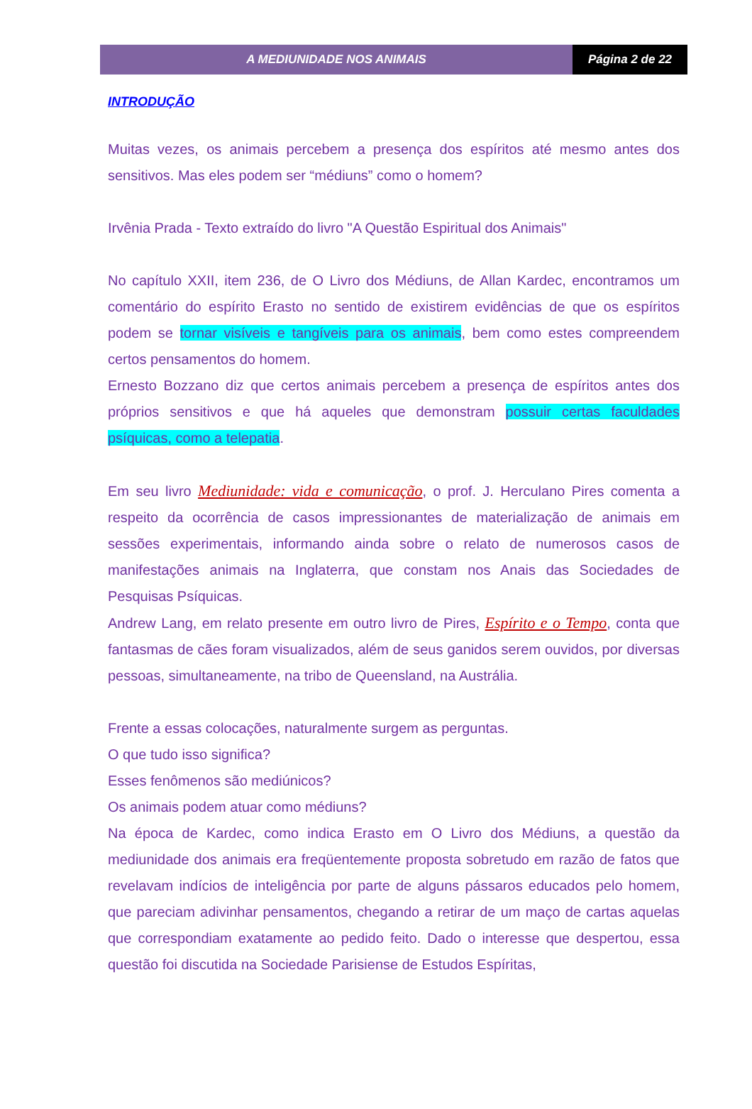A MEDIUNIDADE NOS ANIMAIS Página 2 de 22
INTRODUÇÃO
Muitas vezes, os animais percebem a presença dos espíritos até mesmo antes dos sensitivos. Mas eles podem ser “médiuns” como o homem?
Irvênia Prada - Texto extraído do livro "A Questão Espiritual dos Animais"
No capítulo XXII, item 236, de O Livro dos Médiuns, de Allan Kardec, encontramos um comentário do espírito Erasto no sentido de existirem evidências de que os espíritos podem se tornar visíveis e tangíveis para os animais, bem como estes compreendem certos pensamentos do homem.
Ernesto Bozzano diz que certos animais percebem a presença de espíritos antes dos próprios sensitivos e que há aqueles que demonstram possuir certas faculdades psíquicas, como a telepatia.
Em seu livro Mediunidade: vida e comunicação, o prof. J. Herculano Pires comenta a respeito da ocorrência de casos impressionantes de materialização de animais em sessões experimentais, informando ainda sobre o relato de numerosos casos de manifestações animais na Inglaterra, que constam nos Anais das Sociedades de Pesquisas Psíquicas.
Andrew Lang, em relato presente em outro livro de Pires, Espírito e o Tempo, conta que fantasmas de cães foram visualizados, além de seus ganidos serem ouvidos, por diversas pessoas, simultaneamente, na tribo de Queensland, na Austrália.
Frente a essas colocações, naturalmente surgem as perguntas.
O que tudo isso significa?
Esses fenômenos são mediúnicos?
Os animais podem atuar como médiuns?
Na época de Kardec, como indica Erasto em O Livro dos Médiuns, a questão da mediunidade dos animais era freqüentemente proposta sobretudo em razão de fatos que revelavam indícios de inteligência por parte de alguns pássaros educados pelo homem, que pareciam adivinhar pensamentos, chegando a retirar de um maço de cartas aquelas que correspondiam exatamente ao pedido feito. Dado o interesse que despertou, essa questão foi discutida na Sociedade Parisiense de Estudos Espíritas,